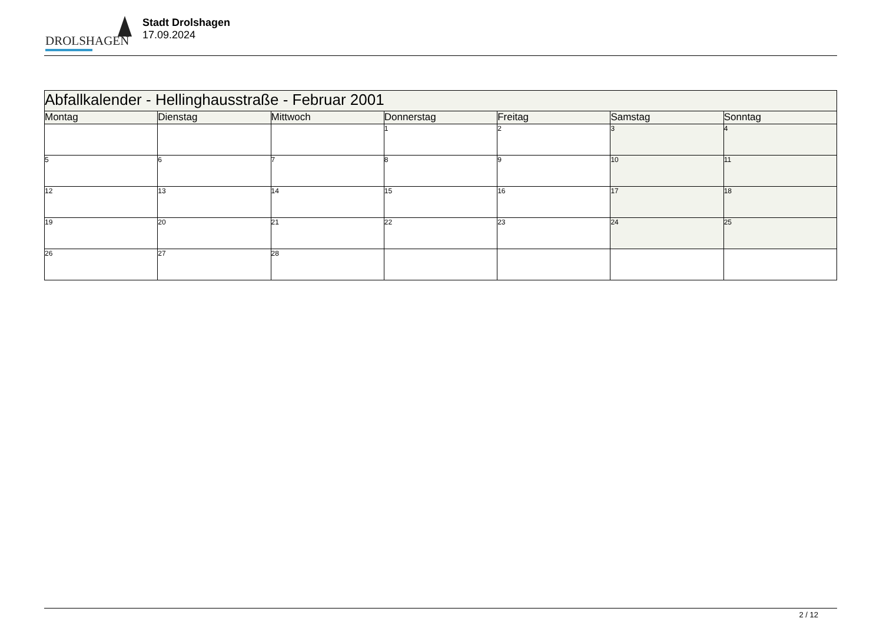DROLSHAGEN
Stadt Drolshagen
17.09.2024
| Abfallkalender - Hellinghausstraße - Februar 2001 | | | | | | |
| --- | --- | --- | --- | --- | --- | --- |
| Montag | Dienstag | Mittwoch | Donnerstag | Freitag | Samstag | Sonntag |
| | | | 1 | 2 | 3 | 4 |
| 5 | 6 | 7 | 8 | 9 | 10 | 11 |
| 12 | 13 | 14 | 15 | 16 | 17 | 18 |
| 19 | 20 | 21 | 22 | 23 | 24 | 25 |
| 26 | 27 | 28 | | | | |
2 / 12